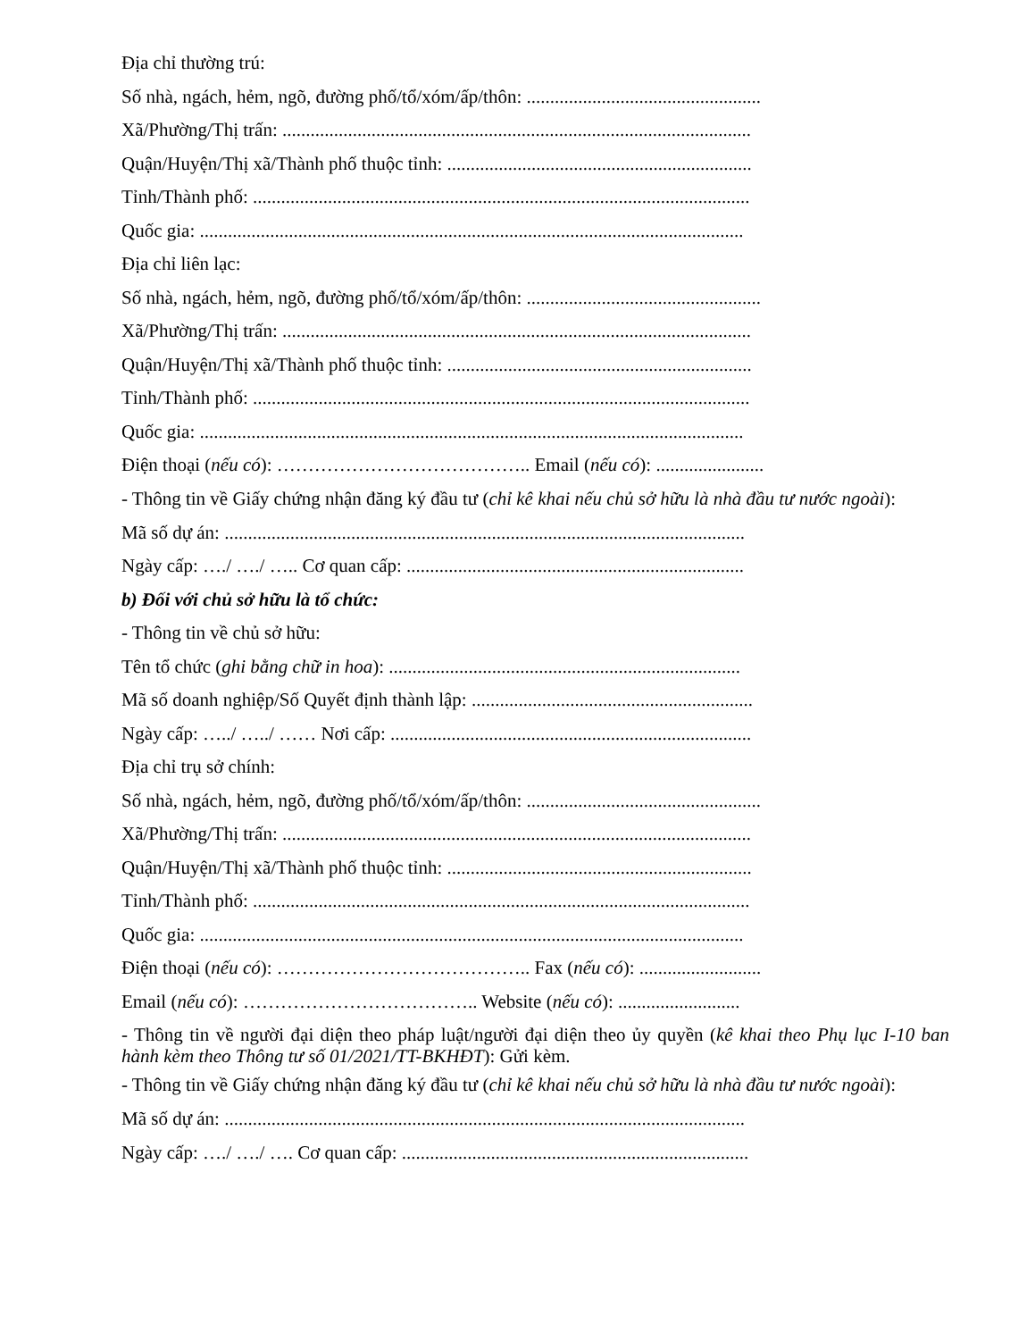Địa chỉ thường trú:
Số nhà, ngách, hẻm, ngõ, đường phố/tổ/xóm/ấp/thôn: ..................................................
Xã/Phường/Thị trấn: ....................................................................................................
Quận/Huyện/Thị xã/Thành phố thuộc tỉnh: .................................................................
Tỉnh/Thành phố: ..........................................................................................................
Quốc gia: ....................................................................................................................
Địa chỉ liên lạc:
Số nhà, ngách, hẻm, ngõ, đường phố/tổ/xóm/ấp/thôn: ..................................................
Xã/Phường/Thị trấn: ....................................................................................................
Quận/Huyện/Thị xã/Thành phố thuộc tỉnh: .................................................................
Tỉnh/Thành phố: ..........................................................................................................
Quốc gia: ....................................................................................................................
Điện thoại (nếu có): ………………………………….. Email (nếu có): .......................
- Thông tin về Giấy chứng nhận đăng ký đầu tư (chỉ kê khai nếu chủ sở hữu là nhà đầu tư nước ngoài):
Mã số dự án: ...............................................................................................................
Ngày cấp: …./ …./ ….. Cơ quan cấp: ........................................................................
b) Đối với chủ sở hữu là tổ chức:
- Thông tin về chủ sở hữu:
Tên tổ chức (ghi bằng chữ in hoa): ...........................................................................
Mã số doanh nghiệp/Số Quyết định thành lập: ............................................................
Ngày cấp: …../ …../ …… Nơi cấp: .............................................................................
Địa chỉ trụ sở chính:
Số nhà, ngách, hẻm, ngõ, đường phố/tổ/xóm/ấp/thôn: ..................................................
Xã/Phường/Thị trấn: ....................................................................................................
Quận/Huyện/Thị xã/Thành phố thuộc tỉnh: .................................................................
Tỉnh/Thành phố: ..........................................................................................................
Quốc gia: ....................................................................................................................
Điện thoại (nếu có): ………………………………….. Fax (nếu có): ..........................
Email (nếu có): ……………………………….. Website (nếu có): ..........................
- Thông tin về người đại diện theo pháp luật/người đại diện theo ủy quyền (kê khai theo Phụ lục I-10 ban hành kèm theo Thông tư số 01/2021/TT-BKHĐT): Gửi kèm.
- Thông tin về Giấy chứng nhận đăng ký đầu tư (chỉ kê khai nếu chủ sở hữu là nhà đầu tư nước ngoài):
Mã số dự án: ...............................................................................................................
Ngày cấp: …./ …./ …. Cơ quan cấp: ..........................................................................